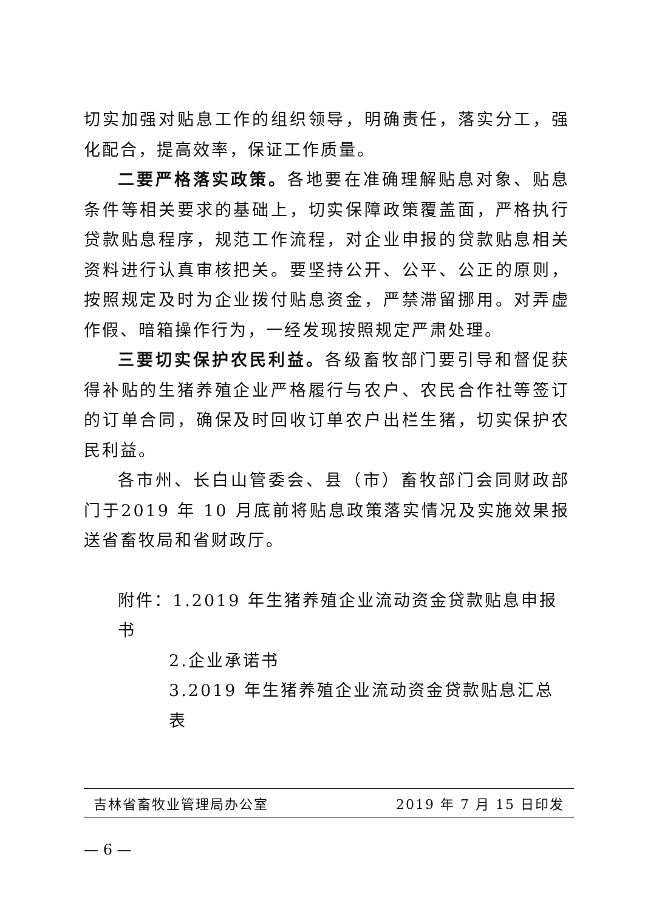切实加强对贴息工作的组织领导，明确责任，落实分工，强化配合，提高效率，保证工作质量。
二要严格落实政策。各地要在准确理解贴息对象、贴息条件等相关要求的基础上，切实保障政策覆盖面，严格执行贷款贴息程序，规范工作流程，对企业申报的贷款贴息相关资料进行认真审核把关。要坚持公开、公平、公正的原则，按照规定及时为企业拨付贴息资金，严禁滞留挪用。对弄虚作假、暗箱操作行为，一经发现按照规定严肃处理。
三要切实保护农民利益。各级畜牧部门要引导和督促获得补贴的生猪养殖企业严格履行与农户、农民合作社等签订的订单合同，确保及时回收订单农户出栏生猪，切实保护农民利益。
各市州、长白山管委会、县（市）畜牧部门会同财政部门于2019 年 10 月底前将贴息政策落实情况及实施效果报送省畜牧局和省财政厅。
附件：1.2019 年生猪养殖企业流动资金贷款贴息申报书
2.企业承诺书
3.2019 年生猪养殖企业流动资金贷款贴息汇总表
吉林省畜牧业管理局办公室 2019 年 7 月 15 日印发
— 6 —